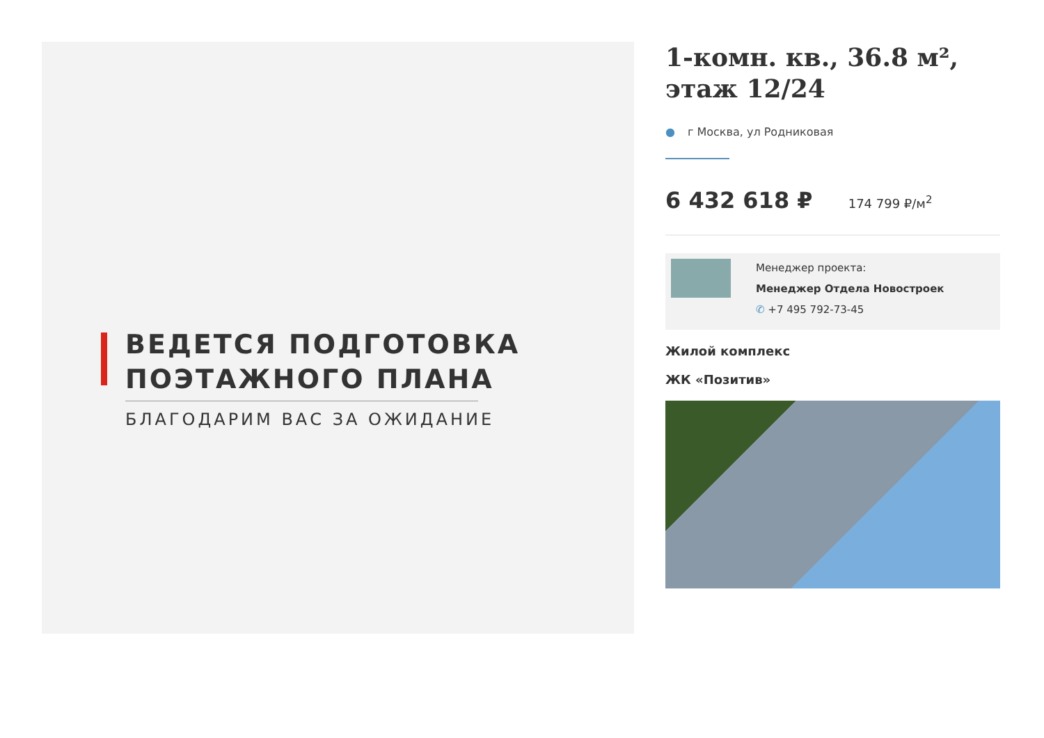ВЕДЕТСЯ ПОДГОТОВКА
ПОЭТАЖНОГО ПЛАНА
БЛАГОДАРИМ ВАС ЗА ОЖИДАНИЕ
1-комн. кв., 36.8 м², этаж 12/24
● г Москва, ул Родниковая
6 432 618 ₽ 174 799 ₽/м<sup>2</sup>
Менеджер проекта:
Менеджер Отдела Новостроек
✆ +7 495 792-73-45
Жилой комплекс
ЖК «Позитив»